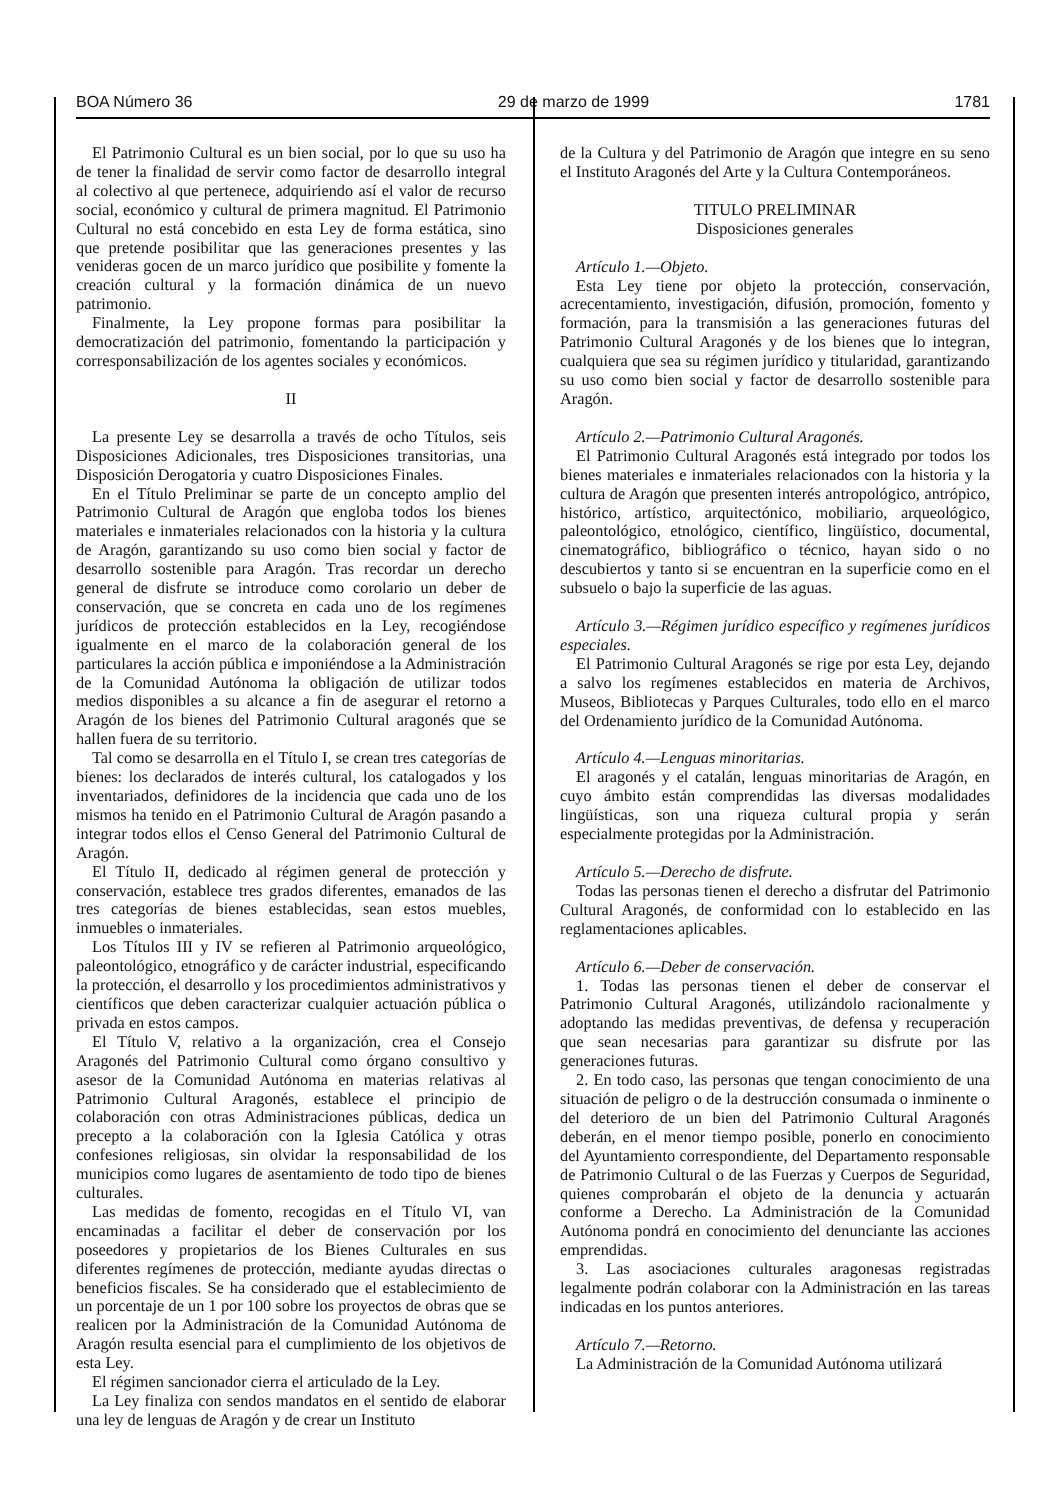BOA Número 36 29 de marzo de 1999 1781
El Patrimonio Cultural es un bien social, por lo que su uso ha de tener la finalidad de servir como factor de desarrollo integral al colectivo al que pertenece, adquiriendo así el valor de recurso social, económico y cultural de primera magnitud. El Patrimonio Cultural no está concebido en esta Ley de forma estática, sino que pretende posibilitar que las generaciones presentes y las venideras gocen de un marco jurídico que posibilite y fomente la creación cultural y la formación dinámica de un nuevo patrimonio.
Finalmente, la Ley propone formas para posibilitar la democratización del patrimonio, fomentando la participación y corresponsabilización de los agentes sociales y económicos.
II
La presente Ley se desarrolla a través de ocho Títulos, seis Disposiciones Adicionales, tres Disposiciones transitorias, una Disposición Derogatoria y cuatro Disposiciones Finales.
En el Título Preliminar se parte de un concepto amplio del Patrimonio Cultural de Aragón que engloba todos los bienes materiales e inmateriales relacionados con la historia y la cultura de Aragón, garantizando su uso como bien social y factor de desarrollo sostenible para Aragón. Tras recordar un derecho general de disfrute se introduce como corolario un deber de conservación, que se concreta en cada uno de los regímenes jurídicos de protección establecidos en la Ley, recogiéndose igualmente en el marco de la colaboración general de los particulares la acción pública e imponiéndose a la Administración de la Comunidad Autónoma la obligación de utilizar todos medios disponibles a su alcance a fin de asegurar el retorno a Aragón de los bienes del Patrimonio Cultural aragonés que se hallen fuera de su territorio.
Tal como se desarrolla en el Título I, se crean tres categorías de bienes: los declarados de interés cultural, los catalogados y los inventariados, definidores de la incidencia que cada uno de los mismos ha tenido en el Patrimonio Cultural de Aragón pasando a integrar todos ellos el Censo General del Patrimonio Cultural de Aragón.
El Título II, dedicado al régimen general de protección y conservación, establece tres grados diferentes, emanados de las tres categorías de bienes establecidas, sean estos muebles, inmuebles o inmateriales.
Los Títulos III y IV se refieren al Patrimonio arqueológico, paleontológico, etnográfico y de carácter industrial, especificando la protección, el desarrollo y los procedimientos administrativos y científicos que deben caracterizar cualquier actuación pública o privada en estos campos.
El Título V, relativo a la organización, crea el Consejo Aragonés del Patrimonio Cultural como órgano consultivo y asesor de la Comunidad Autónoma en materias relativas al Patrimonio Cultural Aragonés, establece el principio de colaboración con otras Administraciones públicas, dedica un precepto a la colaboración con la Iglesia Católica y otras confesiones religiosas, sin olvidar la responsabilidad de los municipios como lugares de asentamiento de todo tipo de bienes culturales.
Las medidas de fomento, recogidas en el Título VI, van encaminadas a facilitar el deber de conservación por los poseedores y propietarios de los Bienes Culturales en sus diferentes regímenes de protección, mediante ayudas directas o beneficios fiscales. Se ha considerado que el establecimiento de un porcentaje de un 1 por 100 sobre los proyectos de obras que se realicen por la Administración de la Comunidad Autónoma de Aragón resulta esencial para el cumplimiento de los objetivos de esta Ley.
El régimen sancionador cierra el articulado de la Ley.
La Ley finaliza con sendos mandatos en el sentido de elaborar una ley de lenguas de Aragón y de crear un Instituto
de la Cultura y del Patrimonio de Aragón que integre en su seno el Instituto Aragonés del Arte y la Cultura Contemporáneos.
TITULO PRELIMINAR
Disposiciones generales
Artículo 1.—Objeto.
Esta Ley tiene por objeto la protección, conservación, acrecentamiento, investigación, difusión, promoción, fomento y formación, para la transmisión a las generaciones futuras del Patrimonio Cultural Aragonés y de los bienes que lo integran, cualquiera que sea su régimen jurídico y titularidad, garantizando su uso como bien social y factor de desarrollo sostenible para Aragón.
Artículo 2.—Patrimonio Cultural Aragonés.
El Patrimonio Cultural Aragonés está integrado por todos los bienes materiales e inmateriales relacionados con la historia y la cultura de Aragón que presenten interés antropológico, antrópico, histórico, artístico, arquitectónico, mobiliario, arqueológico, paleontológico, etnológico, científico, lingüístico, documental, cinematográfico, bibliográfico o técnico, hayan sido o no descubiertos y tanto si se encuentran en la superficie como en el subsuelo o bajo la superficie de las aguas.
Artículo 3.—Régimen jurídico específico y regímenes jurídicos especiales.
El Patrimonio Cultural Aragonés se rige por esta Ley, dejando a salvo los regímenes establecidos en materia de Archivos, Museos, Bibliotecas y Parques Culturales, todo ello en el marco del Ordenamiento jurídico de la Comunidad Autónoma.
Artículo 4.—Lenguas minoritarias.
El aragonés y el catalán, lenguas minoritarias de Aragón, en cuyo ámbito están comprendidas las diversas modalidades lingüísticas, son una riqueza cultural propia y serán especialmente protegidas por la Administración.
Artículo 5.—Derecho de disfrute.
Todas las personas tienen el derecho a disfrutar del Patrimonio Cultural Aragonés, de conformidad con lo establecido en las reglamentaciones aplicables.
Artículo 6.—Deber de conservación.
1. Todas las personas tienen el deber de conservar el Patrimonio Cultural Aragonés, utilizándolo racionalmente y adoptando las medidas preventivas, de defensa y recuperación que sean necesarias para garantizar su disfrute por las generaciones futuras.
2. En todo caso, las personas que tengan conocimiento de una situación de peligro o de la destrucción consumada o inminente o del deterioro de un bien del Patrimonio Cultural Aragonés deberán, en el menor tiempo posible, ponerlo en conocimiento del Ayuntamiento correspondiente, del Departamento responsable de Patrimonio Cultural o de las Fuerzas y Cuerpos de Seguridad, quienes comprobarán el objeto de la denuncia y actuarán conforme a Derecho. La Administración de la Comunidad Autónoma pondrá en conocimiento del denunciante las acciones emprendidas.
3. Las asociaciones culturales aragonesas registradas legalmente podrán colaborar con la Administración en las tareas indicadas en los puntos anteriores.
Artículo 7.—Retorno.
La Administración de la Comunidad Autónoma utilizará